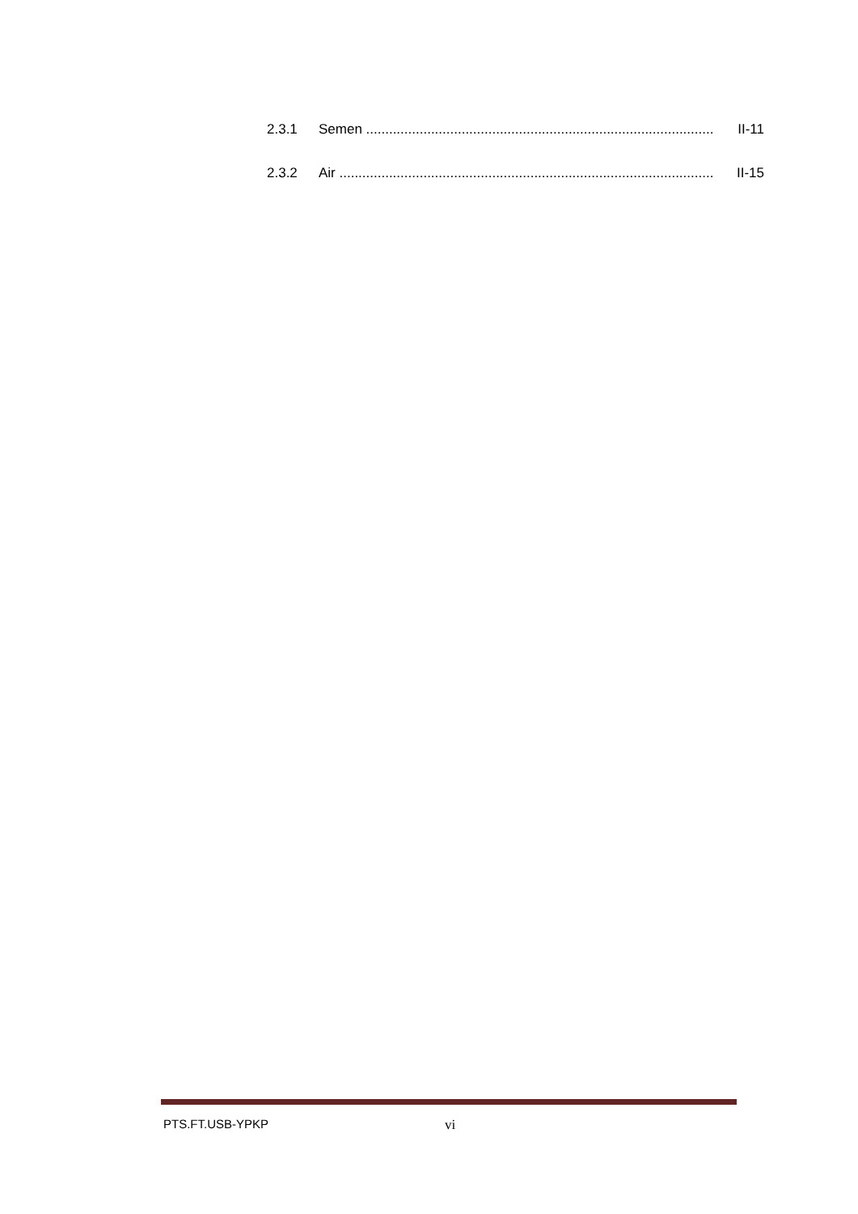2.3.1 Semen .................................................................................................. II-11
2.3.2 Air ......................................................................................................... II-15
PTS.FT.USB-YPKP vi